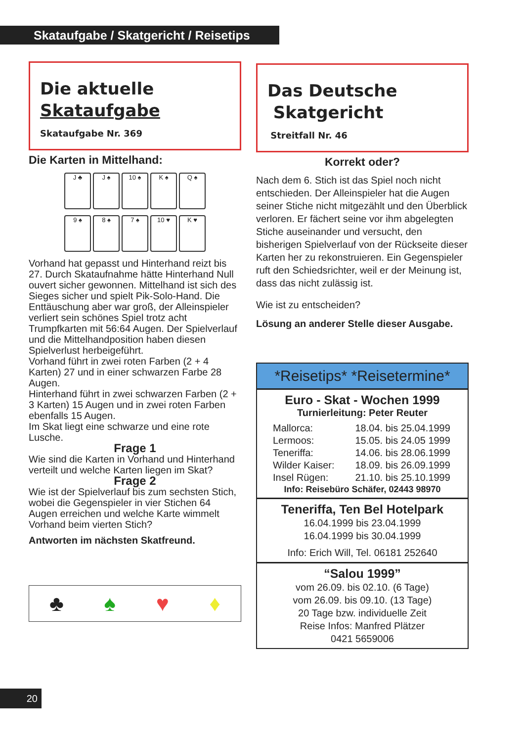Skataufgabe / Skatgericht / Reisetips
Die aktuelle
Skataufgabe
Skataufgabe Nr. 369
Die Karten in Mittelhand:
J ♣ J ♠ 10 ♠ K ♠ Q ♠
9 ♠ 8 ♠ 7 ♠ 10 ♥ K ♥
Vorhand hat gepasst und Hinterhand reizt bis 27. Durch Skataufnahme hätte Hinterhand Null ouvert sicher gewonnen. Mittelhand ist sich des Sieges sicher und spielt Pik-Solo-Hand. Die Enttäuschung aber war groß, der Alleinspieler verliert sein schönes Spiel trotz acht Trumpfkarten mit 56:64 Augen. Der Spielverlauf und die Mittelhandposition haben diesen Spielverlust herbeigeführt.
Vorhand führt in zwei roten Farben (2 + 4 Karten) 27 und in einer schwarzen Farbe 28 Augen.
Hinterhand führt in zwei schwarzen Farben (2 + 3 Karten) 15 Augen und in zwei roten Farben ebenfalls 15 Augen.
Im Skat liegt eine schwarze und eine rote Lusche.
Frage 1
Wie sind die Karten in Vorhand und Hinterhand verteilt und welche Karten liegen im Skat?
Frage 2
Wie ist der Spielverlauf bis zum sechsten Stich, wobei die Gegenspieler in vier Stichen 64 Augen erreichen und welche Karte wimmelt Vorhand beim vierten Stich?
Antworten im nächsten Skatfreund.
♣ ♠ ♥ ♦
Das Deutsche
Skatgericht
Streitfall Nr. 46
Korrekt oder?
Nach dem 6. Stich ist das Spiel noch nicht entschieden. Der Alleinspieler hat die Augen seiner Stiche nicht mitgezählt und den Überblick verloren. Er fächert seine vor ihm abgelegten Stiche auseinander und versucht, den bisherigen Spielverlauf von der Rückseite dieser Karten her zu rekonstruieren. Ein Gegenspieler ruft den Schiedsrichter, weil er der Meinung ist, dass das nicht zulässig ist.
Wie ist zu entscheiden?
Lösung an anderer Stelle dieser Ausgabe.
*Reisetips* *Reisetermine*
Euro - Skat - Wochen 1999
Turnierleitung: Peter Reuter
| Mallorca: | 18.04. bis 25.04.1999 |
| Lermoos: | 15.05. bis 24.05 1999 |
| Teneriffa: | 14.06. bis 28.06.1999 |
| Wilder Kaiser: | 18.09. bis 26.09.1999 |
| Insel Rügen: | 21.10. bis 25.10.1999 |
Info: Reisebüro Schäfer, 02443 98970
Teneriffa, Ten Bel Hotelpark
16.04.1999 bis 23.04.1999
16.04.1999 bis 30.04.1999
Info: Erich Will, Tel. 06181 252640
“Salou 1999”
vom 26.09. bis 02.10. (6 Tage)
vom 26.09. bis 09.10. (13 Tage)
20 Tage bzw. individuelle Zeit
Reise Infos: Manfred Plätzer
0421 5659006
20